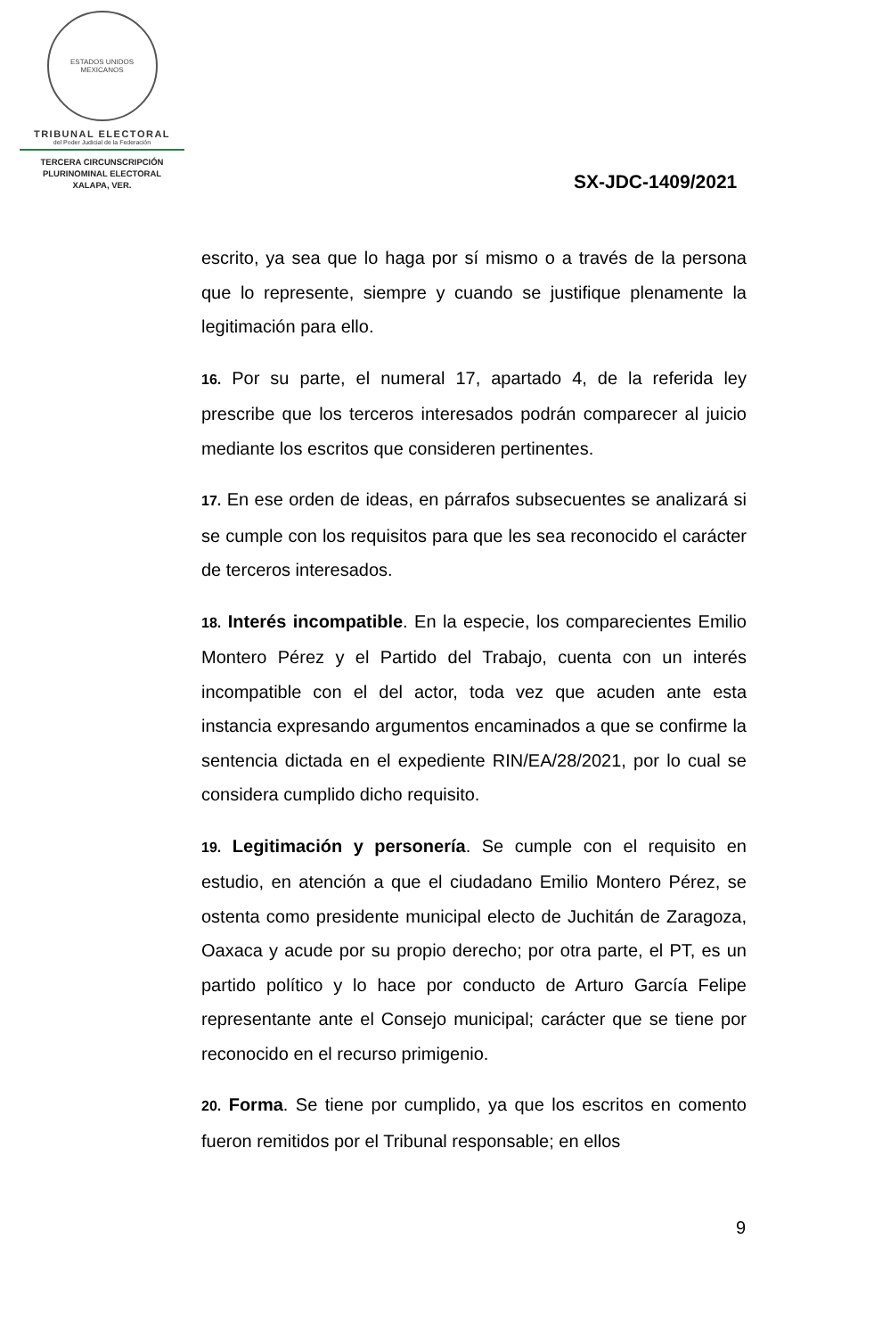ESTADOS UNIDOS MEXICANOS
TRIBUNAL ELECTORAL
del Poder Judicial de la Federación
TERCERA CIRCUNSCRIPCIÓN
PLURINOMINAL ELECTORAL
XALAPA, VER.
SX-JDC-1409/2021
escrito, ya sea que lo haga por sí mismo o a través de la persona que lo represente, siempre y cuando se justifique plenamente la legitimación para ello.
16. Por su parte, el numeral 17, apartado 4, de la referida ley prescribe que los terceros interesados podrán comparecer al juicio mediante los escritos que consideren pertinentes.
17. En ese orden de ideas, en párrafos subsecuentes se analizará si se cumple con los requisitos para que les sea reconocido el carácter de terceros interesados.
18. Interés incompatible. En la especie, los comparecientes Emilio Montero Pérez y el Partido del Trabajo, cuenta con un interés incompatible con el del actor, toda vez que acuden ante esta instancia expresando argumentos encaminados a que se confirme la sentencia dictada en el expediente RIN/EA/28/2021, por lo cual se considera cumplido dicho requisito.
19. Legitimación y personería. Se cumple con el requisito en estudio, en atención a que el ciudadano Emilio Montero Pérez, se ostenta como presidente municipal electo de Juchitán de Zaragoza, Oaxaca y acude por su propio derecho; por otra parte, el PT, es un partido político y lo hace por conducto de Arturo García Felipe representante ante el Consejo municipal; carácter que se tiene por reconocido en el recurso primigenio.
20. Forma. Se tiene por cumplido, ya que los escritos en comento fueron remitidos por el Tribunal responsable; en ellos
9